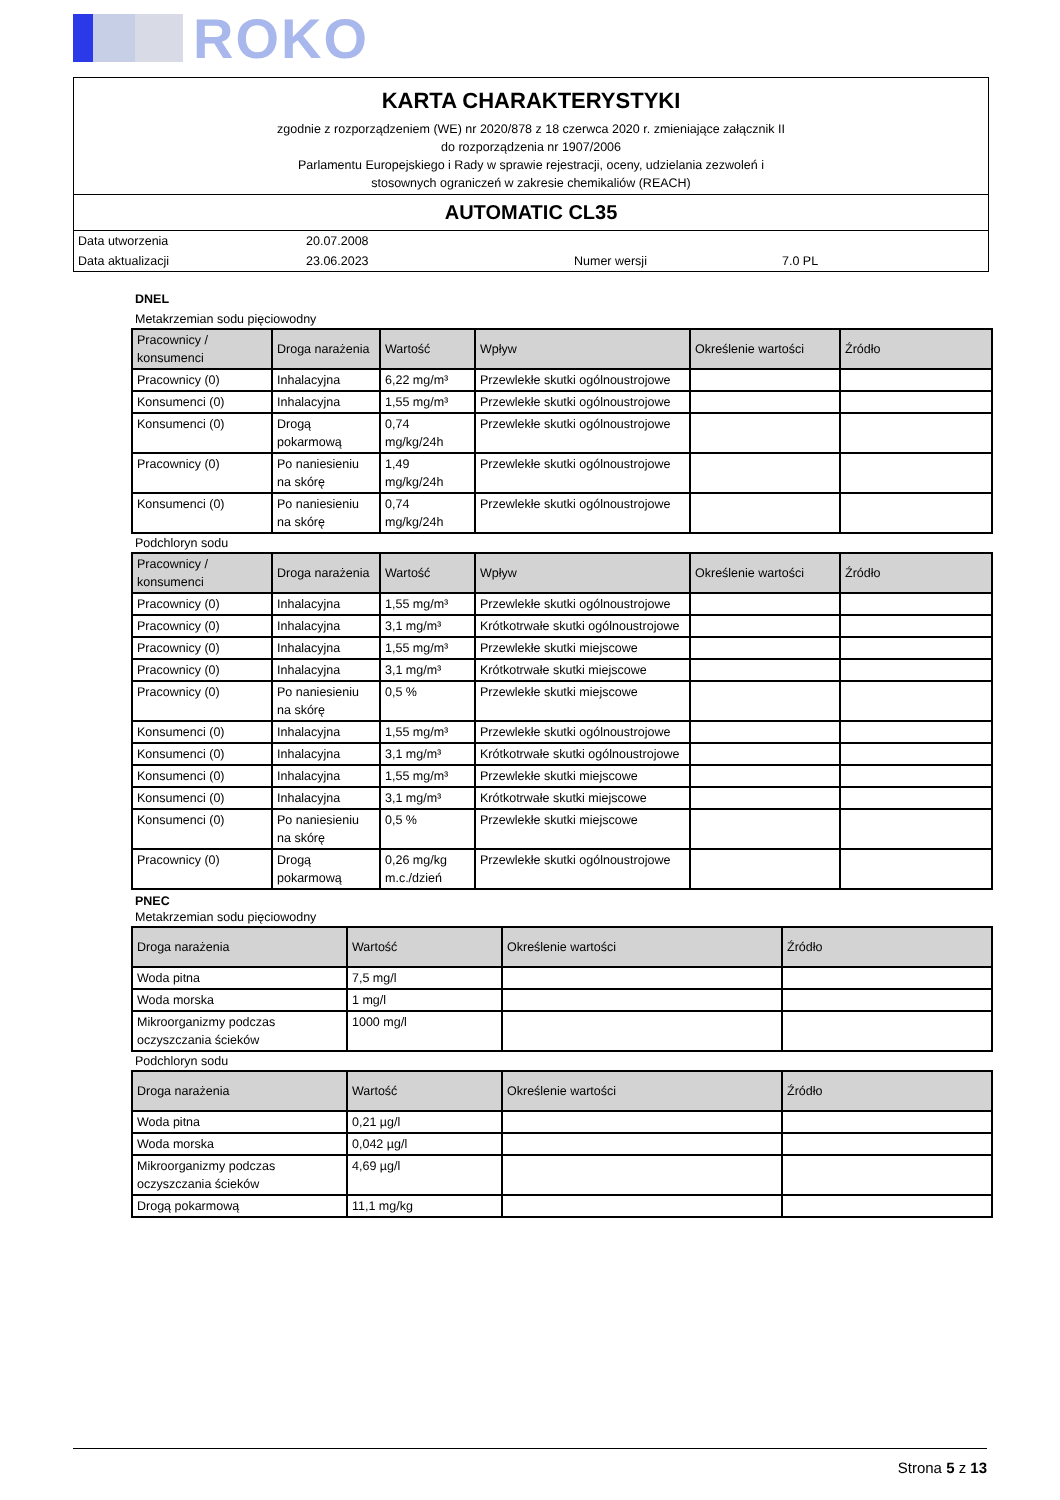ROKO
KARTA CHARAKTERYSTYKI
zgodnie z rozporządzeniem (WE) nr 2020/878 z 18 czerwca 2020 r. zmieniające załącznik II
do rozporządzenia nr 1907/2006
Parlamentu Europejskiego i Rady w sprawie rejestracji, oceny, udzielania zezwoleń i
stosownych ograniczeń w zakresie chemikaliów (REACH)
AUTOMATIC CL35
| Data utworzenia | 20.07.2008 | | |
| Data aktualizacji | 23.06.2023 | Numer wersji | 7.0 PL |
DNEL
Metakrzemian sodu pięciowodny
| Pracownicy / konsumenci | Droga narażenia | Wartość | Wpływ | Określenie wartości | Źródło |
| --- | --- | --- | --- | --- | --- |
| Pracownicy (0) | Inhalacyjna | 6,22 mg/m³ | Przewlekłe skutki ogólnoustrojowe | | |
| Konsumenci (0) | Inhalacyjna | 1,55 mg/m³ | Przewlekłe skutki ogólnoustrojowe | | |
| Konsumenci (0) | Drogą pokarmową | 0,74 mg/kg/24h | Przewlekłe skutki ogólnoustrojowe | | |
| Pracownicy (0) | Po naniesieniu na skórę | 1,49 mg/kg/24h | Przewlekłe skutki ogólnoustrojowe | | |
| Konsumenci (0) | Po naniesieniu na skórę | 0,74 mg/kg/24h | Przewlekłe skutki ogólnoustrojowe | | |
Podchloryn sodu
| Pracownicy / konsumenci | Droga narażenia | Wartość | Wpływ | Określenie wartości | Źródło |
| --- | --- | --- | --- | --- | --- |
| Pracownicy (0) | Inhalacyjna | 1,55 mg/m³ | Przewlekłe skutki ogólnoustrojowe | | |
| Pracownicy (0) | Inhalacyjna | 3,1 mg/m³ | Krótkotrwałe skutki ogólnoustrojowe | | |
| Pracownicy (0) | Inhalacyjna | 1,55 mg/m³ | Przewlekłe skutki miejscowe | | |
| Pracownicy (0) | Inhalacyjna | 3,1 mg/m³ | Krótkotrwałe skutki miejscowe | | |
| Pracownicy (0) | Po naniesieniu na skórę | 0,5 % | Przewlekłe skutki miejscowe | | |
| Konsumenci (0) | Inhalacyjna | 1,55 mg/m³ | Przewlekłe skutki ogólnoustrojowe | | |
| Konsumenci (0) | Inhalacyjna | 3,1 mg/m³ | Krótkotrwałe skutki ogólnoustrojowe | | |
| Konsumenci (0) | Inhalacyjna | 1,55 mg/m³ | Przewlekłe skutki miejscowe | | |
| Konsumenci (0) | Inhalacyjna | 3,1 mg/m³ | Krótkotrwałe skutki miejscowe | | |
| Konsumenci (0) | Po naniesieniu na skórę | 0,5 % | Przewlekłe skutki miejscowe | | |
| Pracownicy (0) | Drogą pokarmową | 0,26 mg/kg m.c./dzień | Przewlekłe skutki ogólnoustrojowe | | |
PNEC
Metakrzemian sodu pięciowodny
| Droga narażenia | Wartość | Określenie wartości | Źródło |
| --- | --- | --- | --- |
| Woda pitna | 7,5 mg/l | | |
| Woda morska | 1 mg/l | | |
| Mikroorganizmy podczas oczyszczania ścieków | 1000 mg/l | | |
Podchloryn sodu
| Droga narażenia | Wartość | Określenie wartości | Źródło |
| --- | --- | --- | --- |
| Woda pitna | 0,21 µg/l | | |
| Woda morska | 0,042 µg/l | | |
| Mikroorganizmy podczas oczyszczania ścieków | 4,69 µg/l | | |
| Drogą pokarmową | 11,1 mg/kg | | |
Strona 5 z 13